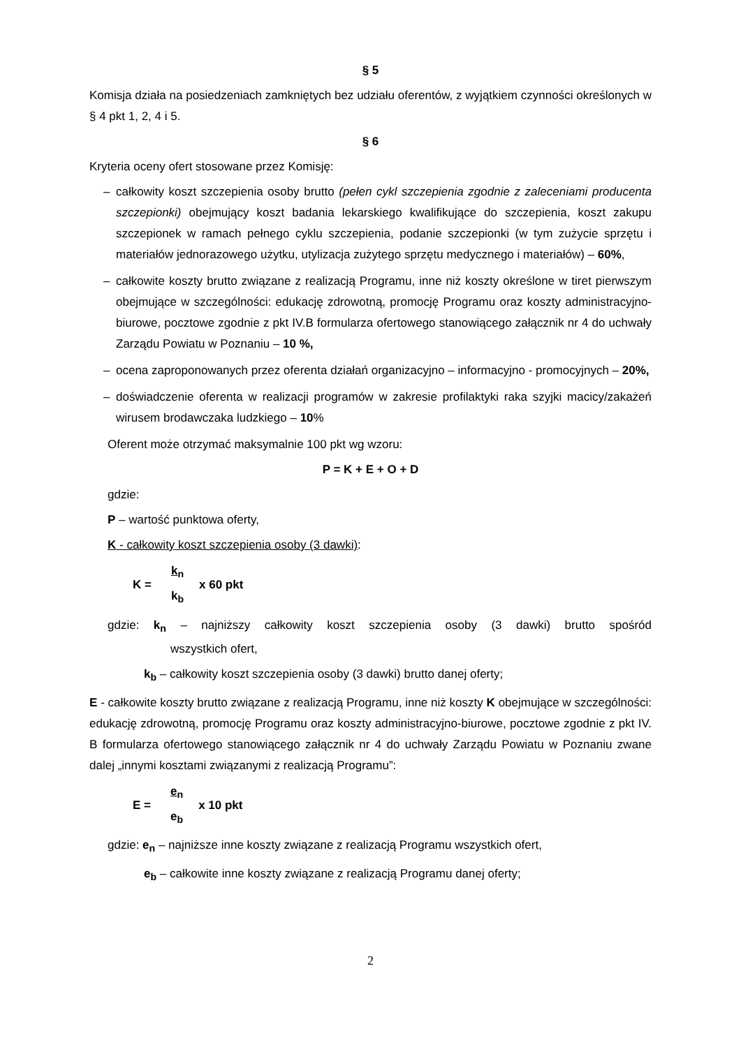§ 5
Komisja działa na posiedzeniach zamkniętych bez udziału oferentów, z wyjątkiem czynności określonych w § 4 pkt 1, 2, 4 i 5.
§ 6
Kryteria oceny ofert stosowane przez Komisję:
– całkowity koszt szczepienia osoby brutto (pełen cykl szczepienia zgodnie z zaleceniami producenta szczepionki) obejmujący koszt badania lekarskiego kwalifikujące do szczepienia, koszt zakupu szczepionek w ramach pełnego cyklu szczepienia, podanie szczepionki (w tym zużycie sprzętu i materiałów jednorazowego użytku, utylizacja zużytego sprzętu medycznego i materiałów) – 60%,
– całkowite koszty brutto związane z realizacją Programu, inne niż koszty określone w tiret pierwszym obejmujące w szczególności: edukację zdrowotną, promocję Programu oraz koszty administracyjno-biurowe, pocztowe zgodnie z pkt IV.B formularza ofertowego stanowiącego załącznik nr 4 do uchwały Zarządu Powiatu w Poznaniu – 10 %,
– ocena zaproponowanych przez oferenta działań organizacyjno – informacyjno - promocyjnych – 20%,
– doświadczenie oferenta w realizacji programów w zakresie profilaktyki raka szyjki macicy/zakażeń wirusem brodawczaka ludzkiego – 10%
Oferent może otrzymać maksymalnie 100 pkt wg wzoru:
P = K + E + O + D
gdzie:
P – wartość punktowa oferty,
K - całkowity koszt szczepienia osoby (3 dawki):
K = k<sub>n</sub> k<sub>b</sub> x 60 pkt
gdzie: k<sub>n</sub> – najniższy całkowity koszt szczepienia osoby (3 dawki) brutto spośród wszystkich ofert,
k<sub>b</sub> – całkowity koszt szczepienia osoby (3 dawki) brutto danej oferty;
E - całkowite koszty brutto związane z realizacją Programu, inne niż koszty K obejmujące w szczególności: edukację zdrowotną, promocję Programu oraz koszty administracyjno-biurowe, pocztowe zgodnie z pkt IV. B formularza ofertowego stanowiącego załącznik nr 4 do uchwały Zarządu Powiatu w Poznaniu zwane dalej „innymi kosztami związanymi z realizacją Programu”:
E = e<sub>n</sub> e<sub>b</sub> x 10 pkt
gdzie: e<sub>n</sub> – najniższe inne koszty związane z realizacją Programu wszystkich ofert,
e<sub>b</sub> – całkowite inne koszty związane z realizacją Programu danej oferty;
2